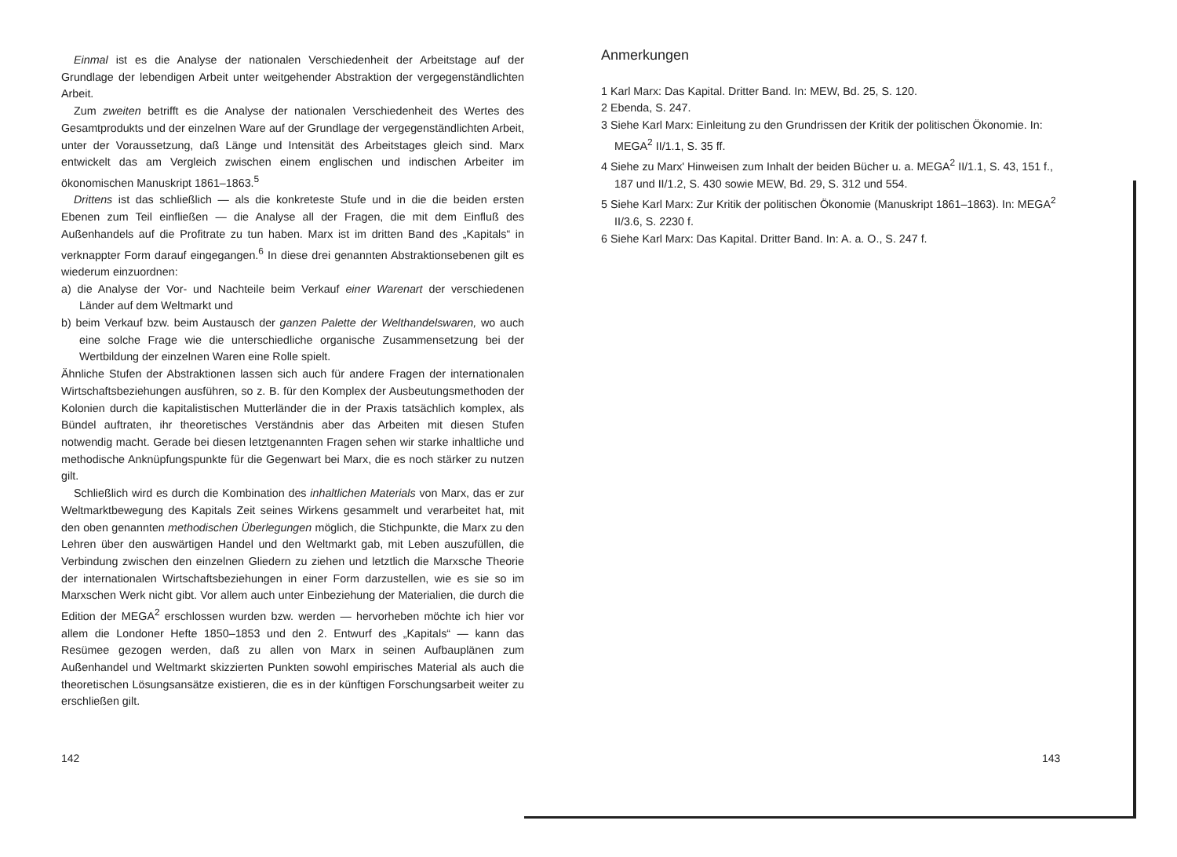Einmal ist es die Analyse der nationalen Verschiedenheit der Arbeitstage auf der Grundlage der lebendigen Arbeit unter weitgehender Abstraktion der vergegenständlichten Arbeit.
Zum zweiten betrifft es die Analyse der nationalen Verschiedenheit des Wertes des Gesamtprodukts und der einzelnen Ware auf der Grundlage der vergegenständlichten Arbeit, unter der Voraussetzung, daß Länge und Intensität des Arbeitstages gleich sind. Marx entwickelt das am Vergleich zwischen einem englischen und indischen Arbeiter im ökonomischen Manuskript 1861–1863.<sup>5</sup>
Drittens ist das schließlich — als die konkreteste Stufe und in die die beiden ersten Ebenen zum Teil einfließen — die Analyse all der Fragen, die mit dem Einfluß des Außenhandels auf die Profitrate zu tun haben. Marx ist im dritten Band des „Kapitals“ in verknappter Form darauf eingegangen.<sup>6</sup> In diese drei genannten Abstraktionsebenen gilt es wiederum einzuordnen:
a) die Analyse der Vor- und Nachteile beim Verkauf einer Warenart der verschiedenen Länder auf dem Weltmarkt und
b) beim Verkauf bzw. beim Austausch der ganzen Palette der Welthandelswaren, wo auch eine solche Frage wie die unterschiedliche organische Zusammensetzung bei der Wertbildung der einzelnen Waren eine Rolle spielt.
Ähnliche Stufen der Abstraktionen lassen sich auch für andere Fragen der internationalen Wirtschaftsbeziehungen ausführen, so z. B. für den Komplex der Ausbeutungsmethoden der Kolonien durch die kapitalistischen Mutterländer die in der Praxis tatsächlich komplex, als Bündel auftraten, ihr theoretisches Verständnis aber das Arbeiten mit diesen Stufen notwendig macht. Gerade bei diesen letztgenannten Fragen sehen wir starke inhaltliche und methodische Anknüpfungspunkte für die Gegenwart bei Marx, die es noch stärker zu nutzen gilt.
Schließlich wird es durch die Kombination des inhaltlichen Materials von Marx, das er zur Weltmarktbewegung des Kapitals Zeit seines Wirkens gesammelt und verarbeitet hat, mit den oben genannten methodischen Überlegungen möglich, die Stichpunkte, die Marx zu den Lehren über den auswärtigen Handel und den Weltmarkt gab, mit Leben auszufüllen, die Verbindung zwischen den einzelnen Gliedern zu ziehen und letztlich die Marxsche Theorie der internationalen Wirtschaftsbeziehungen in einer Form darzustellen, wie es sie so im Marxschen Werk nicht gibt. Vor allem auch unter Einbeziehung der Materialien, die durch die Edition der MEGA<sup>2</sup> erschlossen wurden bzw. werden — hervorheben möchte ich hier vor allem die Londoner Hefte 1850–1853 und den 2. Entwurf des „Kapitals“ — kann das Resümee gezogen werden, daß zu allen von Marx in seinen Aufbauplänen zum Außenhandel und Weltmarkt skizzierten Punkten sowohl empirisches Material als auch die theoretischen Lösungsansätze existieren, die es in der künftigen Forschungsarbeit weiter zu erschließen gilt.
Anmerkungen
1 Karl Marx: Das Kapital. Dritter Band. In: MEW, Bd. 25, S. 120.
2 Ebenda, S. 247.
3 Siehe Karl Marx: Einleitung zu den Grundrissen der Kritik der politischen Ökonomie. In: MEGA<sup>2</sup> II/1.1, S. 35 ff.
4 Siehe zu Marx' Hinweisen zum Inhalt der beiden Bücher u. a. MEGA<sup>2</sup> II/1.1, S. 43, 151 f., 187 und II/1.2, S. 430 sowie MEW, Bd. 29, S. 312 und 554.
5 Siehe Karl Marx: Zur Kritik der politischen Ökonomie (Manuskript 1861–1863). In: MEGA<sup>2</sup> II/3.6, S. 2230 f.
6 Siehe Karl Marx: Das Kapital. Dritter Band. In: A. a. O., S. 247 f.
142 143